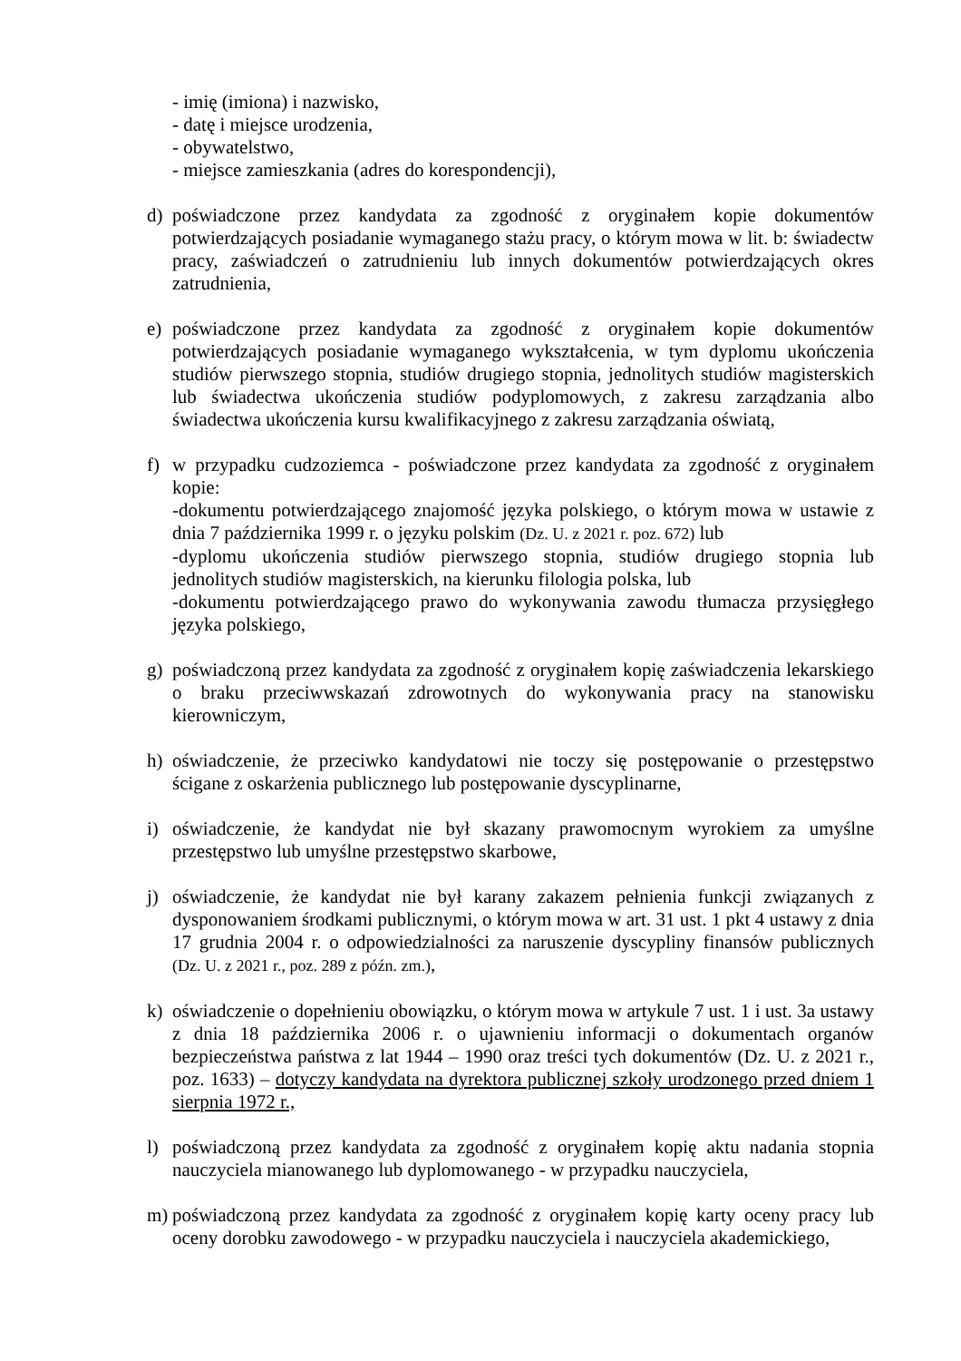- imię (imiona) i nazwisko,
- datę i miejsce urodzenia,
- obywatelstwo,
- miejsce zamieszkania (adres do korespondencji),
d) poświadczone przez kandydata za zgodność z oryginałem kopie dokumentów potwierdzających posiadanie wymaganego stażu pracy, o którym mowa w lit. b: świadectw pracy, zaświadczeń o zatrudnieniu lub innych dokumentów potwierdzających okres zatrudnienia,
e) poświadczone przez kandydata za zgodność z oryginałem kopie dokumentów potwierdzających posiadanie wymaganego wykształcenia, w tym dyplomu ukończenia studiów pierwszego stopnia, studiów drugiego stopnia, jednolitych studiów magisterskich lub świadectwa ukończenia studiów podyplomowych, z zakresu zarządzania albo świadectwa ukończenia kursu kwalifikacyjnego z zakresu zarządzania oświatą,
f) w przypadku cudzoziemca - poświadczone przez kandydata za zgodność z oryginałem kopie:
-dokumentu potwierdzającego znajomość języka polskiego, o którym mowa w ustawie z dnia 7 października 1999 r. o języku polskim (Dz. U. z 2021 r. poz. 672) lub
-dyplomu ukończenia studiów pierwszego stopnia, studiów drugiego stopnia lub jednolitych studiów magisterskich, na kierunku filologia polska, lub
-dokumentu potwierdzającego prawo do wykonywania zawodu tłumacza przysięgłego języka polskiego,
g) poświadczoną przez kandydata za zgodność z oryginałem kopię zaświadczenia lekarskiego o braku przeciwwskazań zdrowotnych do wykonywania pracy na stanowisku kierowniczym,
h) oświadczenie, że przeciwko kandydatowi nie toczy się postępowanie o przestępstwo ścigane z oskarżenia publicznego lub postępowanie dyscyplinarne,
i) oświadczenie, że kandydat nie był skazany prawomocnym wyrokiem za umyślne przestępstwo lub umyślne przestępstwo skarbowe,
j) oświadczenie, że kandydat nie był karany zakazem pełnienia funkcji związanych z dysponowaniem środkami publicznymi, o którym mowa w art. 31 ust. 1 pkt 4 ustawy z dnia 17 grudnia 2004 r. o odpowiedzialności za naruszenie dyscypliny finansów publicznych (Dz. U. z 2021 r., poz. 289 z późn. zm.),
k) oświadczenie o dopełnieniu obowiązku, o którym mowa w artykule 7 ust. 1 i ust. 3a ustawy z dnia 18 października 2006 r. o ujawnieniu informacji o dokumentach organów bezpieczeństwa państwa z lat 1944 – 1990 oraz treści tych dokumentów (Dz. U. z 2021 r., poz. 1633) – dotyczy kandydata na dyrektora publicznej szkoły urodzonego przed dniem 1 sierpnia 1972 r.,
l) poświadczoną przez kandydata za zgodność z oryginałem kopię aktu nadania stopnia nauczyciela mianowanego lub dyplomowanego - w przypadku nauczyciela,
m) poświadczoną przez kandydata za zgodność z oryginałem kopię karty oceny pracy lub oceny dorobku zawodowego - w przypadku nauczyciela i nauczyciela akademickiego,